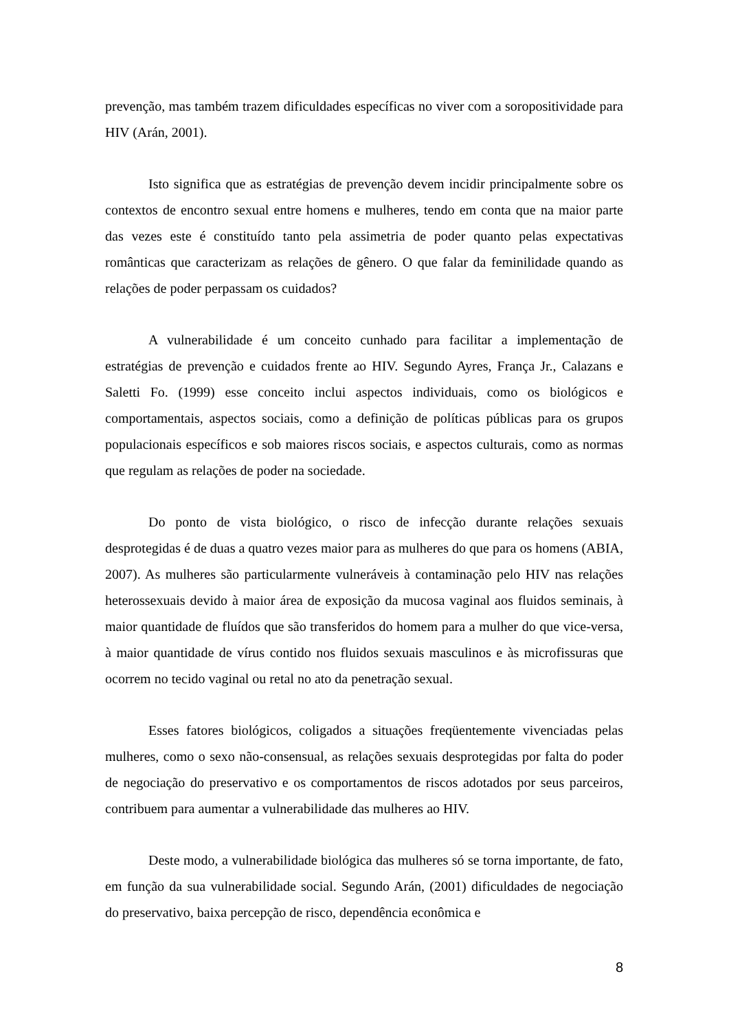prevenção, mas também trazem dificuldades específicas no viver com a soropositividade para HIV (Arán, 2001).
Isto significa que as estratégias de prevenção devem incidir principalmente sobre os contextos de encontro sexual entre homens e mulheres, tendo em conta que na maior parte das vezes este é constituído tanto pela assimetria de poder quanto pelas expectativas românticas que caracterizam as relações de gênero. O que falar da feminilidade quando as relações de poder perpassam os cuidados?
A vulnerabilidade é um conceito cunhado para facilitar a implementação de estratégias de prevenção e cuidados frente ao HIV. Segundo Ayres, França Jr., Calazans e Saletti Fo. (1999) esse conceito inclui aspectos individuais, como os biológicos e comportamentais, aspectos sociais, como a definição de políticas públicas para os grupos populacionais específicos e sob maiores riscos sociais, e aspectos culturais, como as normas que regulam as relações de poder na sociedade.
Do ponto de vista biológico, o risco de infecção durante relações sexuais desprotegidas é de duas a quatro vezes maior para as mulheres do que para os homens (ABIA, 2007). As mulheres são particularmente vulneráveis à contaminação pelo HIV nas relações heterossexuais devido à maior área de exposição da mucosa vaginal aos fluidos seminais, à maior quantidade de fluídos que são transferidos do homem para a mulher do que vice-versa, à maior quantidade de vírus contido nos fluidos sexuais masculinos e às microfissuras que ocorrem no tecido vaginal ou retal no ato da penetração sexual.
Esses fatores biológicos, coligados a situações freqüentemente vivenciadas pelas mulheres, como o sexo não-consensual, as relações sexuais desprotegidas por falta do poder de negociação do preservativo e os comportamentos de riscos adotados por seus parceiros, contribuem para aumentar a vulnerabilidade das mulheres ao HIV.
Deste modo, a vulnerabilidade biológica das mulheres só se torna importante, de fato, em função da sua vulnerabilidade social. Segundo Arán, (2001) dificuldades de negociação do preservativo, baixa percepção de risco, dependência econômica e
8